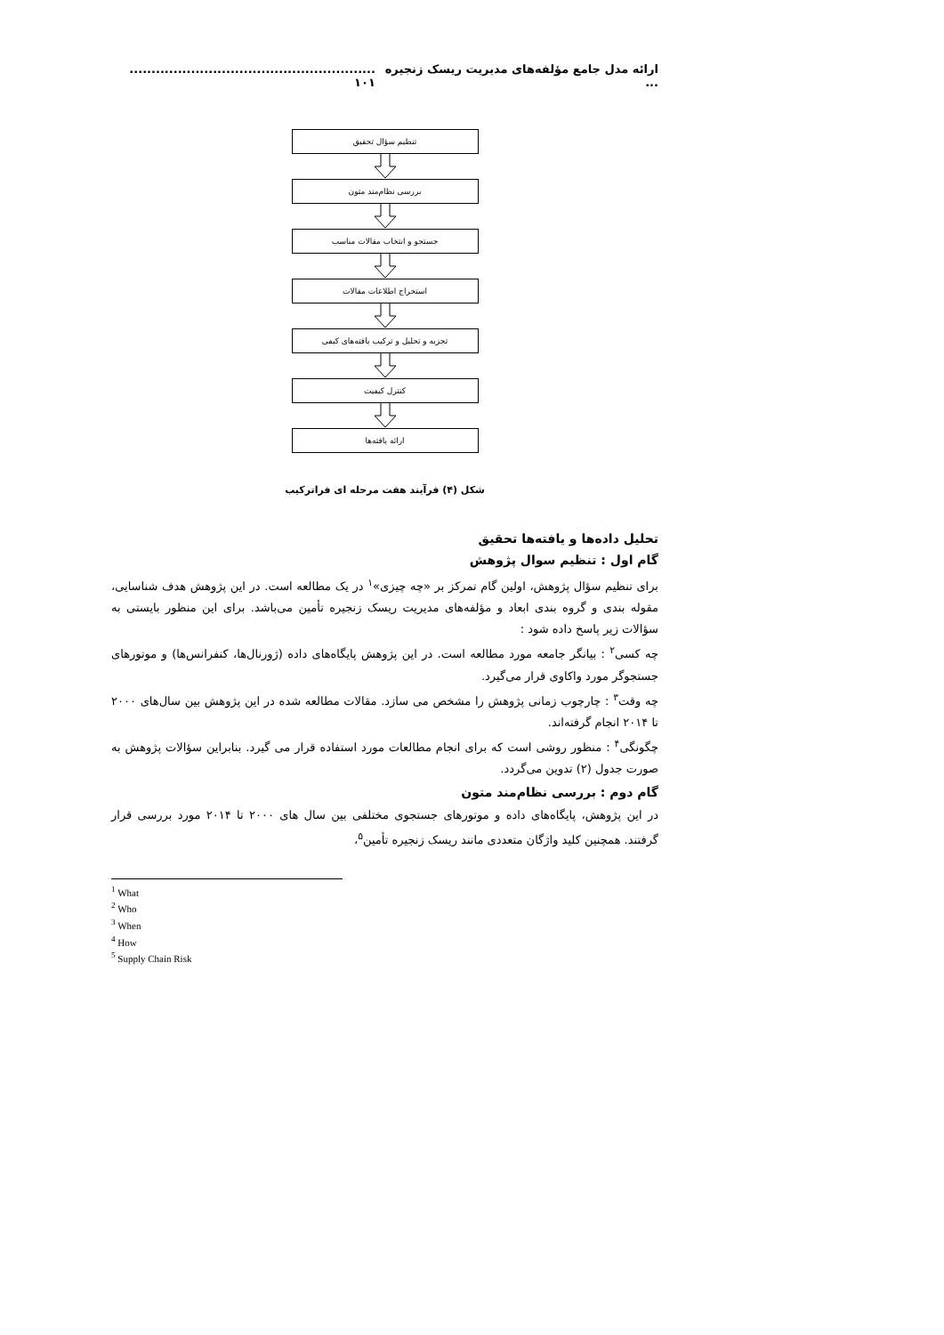ارائه مدل جامع مؤلفه‌های مدیریت ریسک زنجیره ........................................................... ۱۰۱
تنظیم سؤال تحقیق
بررسی نظام‌مند متون
جستجو و انتخاب مقالات مناسب
استخراج اطلاعات مقالات
تجزیه و تحلیل و ترکیب یافته‌های کیفی
کنترل کیفیت
ارائه یافته‌ها
شکل (۴) فرآیند هفت مرحله ای فراترکیب
تحلیل داده‌ها و یافته‌ها تحقیق
گام اول : تنظیم سوال پژوهش
برای تنظیم سؤال پژوهش، اولین گام تمرکز بر «چه چیزی»<sup>۱</sup> در یک مطالعه است. در این پژوهش هدف شناسایی، مقوله بندی و گروه بندی ابعاد و مؤلفه‌های مدیریت ریسک زنجیره تأمین می‌باشد. برای این منظور بایستی به سؤالات زیر پاسخ داده شود :
چه کسی<sup>۲</sup> : بیانگر جامعه مورد مطالعه است. در این پژوهش پایگاه‌های داده (ژورنال‌ها، کنفرانس‌ها) و موتورهای جستجوگر مورد واکاوی قرار می‌گیرد.
چه وقت<sup>۳</sup> : چارچوب زمانی پژوهش را مشخص می سازد. مقالات مطالعه شده در این پژوهش بین سال‌های ۲۰۰۰ تا ۲۰۱۴ انجام گرفته‌اند.
چگونگی<sup>۴</sup> : منظور روشی است که برای انجام مطالعات مورد استفاده قرار می گیرد. بنابراین سؤالات پژوهش به صورت جدول (۲) تدوین می‌گردد.
گام دوم : بررسی نظام‌مند متون
در این پژوهش، پایگاه‌های داده و موتورهای جستجوی مختلفی بین سال های ۲۰۰۰ تا ۲۰۱۴ مورد بررسی قرار گرفتند. همچنین کلید واژگان متعددی مانند ریسک زنجیره تأمین<sup>۵</sup>،
<sup>1</sup> What
<sup>2</sup> Who
<sup>3</sup> When
<sup>4</sup> How
<sup>5</sup> Supply Chain Risk